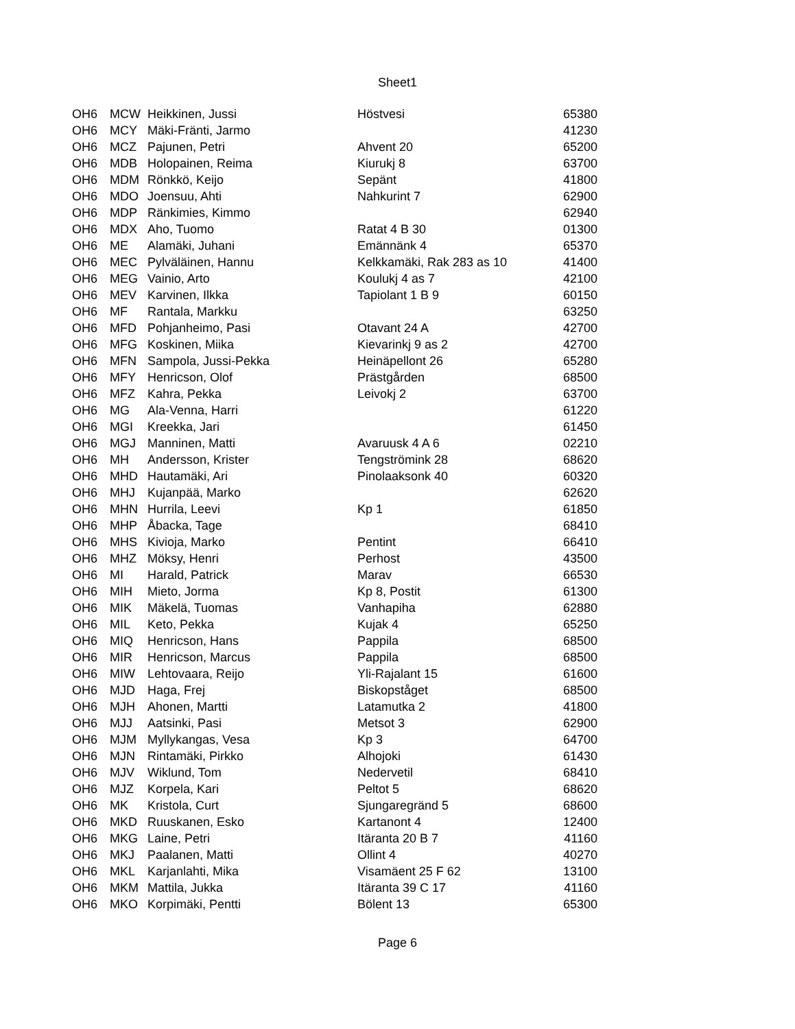Sheet1
| OH6 | MCW | Heikkinen, Jussi | Höstvesi | 65380 |
| OH6 | MCY | Mäki-Fränti, Jarmo | | 41230 |
| OH6 | MCZ | Pajunen, Petri | Ahvent 20 | 65200 |
| OH6 | MDB | Holopainen, Reima | Kiurukj 8 | 63700 |
| OH6 | MDM | Rönkkö, Keijo | Sepänt | 41800 |
| OH6 | MDO | Joensuu, Ahti | Nahkurint 7 | 62900 |
| OH6 | MDP | Ränkimies, Kimmo | | 62940 |
| OH6 | MDX | Aho, Tuomo | Ratat 4 B 30 | 01300 |
| OH6 | ME | Alamäki, Juhani | Emännänk 4 | 65370 |
| OH6 | MEC | Pylväläinen, Hannu | Kelkkamäki, Rak 283 as 10 | 41400 |
| OH6 | MEG | Vainio, Arto | Koulukj 4 as 7 | 42100 |
| OH6 | MEV | Karvinen, Ilkka | Tapiolant 1 B 9 | 60150 |
| OH6 | MF | Rantala, Markku | | 63250 |
| OH6 | MFD | Pohjanheimo, Pasi | Otavant 24 A | 42700 |
| OH6 | MFG | Koskinen, Miika | Kievarinkj 9 as 2 | 42700 |
| OH6 | MFN | Sampola, Jussi-Pekka | Heinäpellont 26 | 65280 |
| OH6 | MFY | Henricson, Olof | Prästgården | 68500 |
| OH6 | MFZ | Kahra, Pekka | Leivokj 2 | 63700 |
| OH6 | MG | Ala-Venna, Harri | | 61220 |
| OH6 | MGI | Kreekka, Jari | | 61450 |
| OH6 | MGJ | Manninen, Matti | Avaruusk 4 A 6 | 02210 |
| OH6 | MH | Andersson, Krister | Tengströmink 28 | 68620 |
| OH6 | MHD | Hautamäki, Ari | Pinolaaksonk 40 | 60320 |
| OH6 | MHJ | Kujanpää, Marko | | 62620 |
| OH6 | MHN | Hurrila, Leevi | Kp 1 | 61850 |
| OH6 | MHP | Åbacka, Tage | | 68410 |
| OH6 | MHS | Kivioja, Marko | Pentint | 66410 |
| OH6 | MHZ | Möksy, Henri | Perhost | 43500 |
| OH6 | MI | Harald, Patrick | Marav | 66530 |
| OH6 | MIH | Mieto, Jorma | Kp 8, Postit | 61300 |
| OH6 | MIK | Mäkelä, Tuomas | Vanhapiha | 62880 |
| OH6 | MIL | Keto, Pekka | Kujak 4 | 65250 |
| OH6 | MIQ | Henricson, Hans | Pappila | 68500 |
| OH6 | MIR | Henricson, Marcus | Pappila | 68500 |
| OH6 | MIW | Lehtovaara, Reijo | Yli-Rajalant 15 | 61600 |
| OH6 | MJD | Haga, Frej | Biskopståget | 68500 |
| OH6 | MJH | Ahonen, Martti | Latamutka 2 | 41800 |
| OH6 | MJJ | Aatsinki, Pasi | Metsot 3 | 62900 |
| OH6 | MJM | Myllykangas, Vesa | Kp 3 | 64700 |
| OH6 | MJN | Rintamäki, Pirkko | Alhojoki | 61430 |
| OH6 | MJV | Wiklund, Tom | Nedervetil | 68410 |
| OH6 | MJZ | Korpela, Kari | Peltot 5 | 68620 |
| OH6 | MK | Kristola, Curt | Sjungaregränd 5 | 68600 |
| OH6 | MKD | Ruuskanen, Esko | Kartanont 4 | 12400 |
| OH6 | MKG | Laine, Petri | Itäranta 20 B 7 | 41160 |
| OH6 | MKJ | Paalanen, Matti | Ollint 4 | 40270 |
| OH6 | MKL | Karjanlahti, Mika | Visamäent 25 F 62 | 13100 |
| OH6 | MKM | Mattila, Jukka | Itäranta 39 C 17 | 41160 |
| OH6 | MKO | Korpimäki, Pentti | Bölent 13 | 65300 |
Page 6